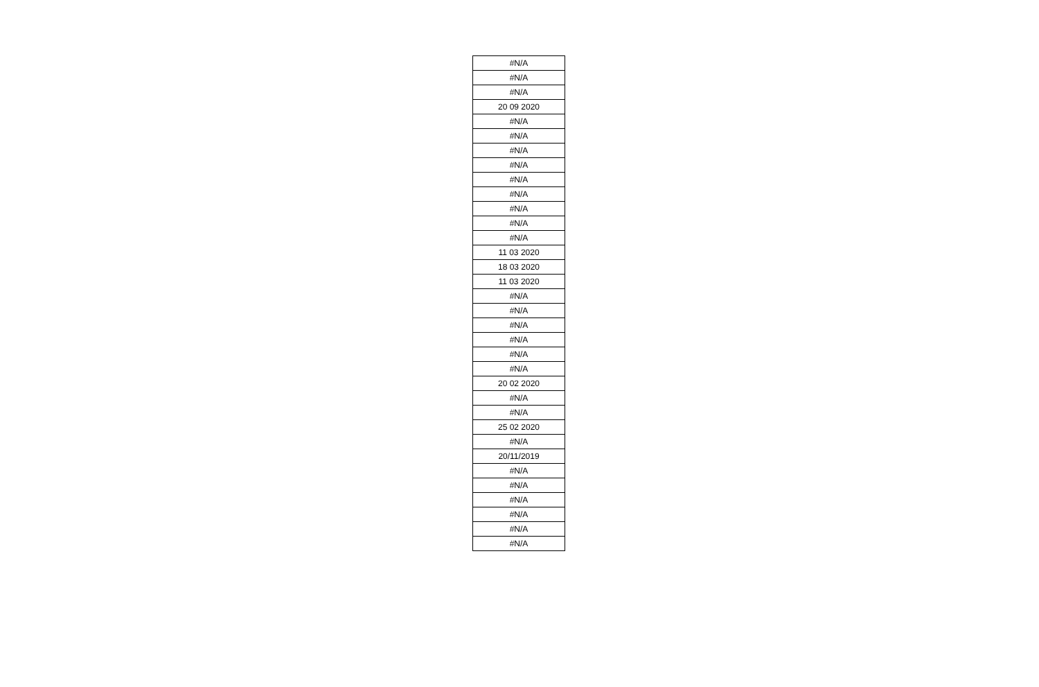| #N/A |
| #N/A |
| #N/A |
| 20 09 2020 |
| #N/A |
| #N/A |
| #N/A |
| #N/A |
| #N/A |
| #N/A |
| #N/A |
| #N/A |
| #N/A |
| 11 03 2020 |
| 18 03 2020 |
| 11 03 2020 |
| #N/A |
| #N/A |
| #N/A |
| #N/A |
| #N/A |
| #N/A |
| 20 02 2020 |
| #N/A |
| #N/A |
| 25 02 2020 |
| #N/A |
| 20/11/2019 |
| #N/A |
| #N/A |
| #N/A |
| #N/A |
| #N/A |
| #N/A |